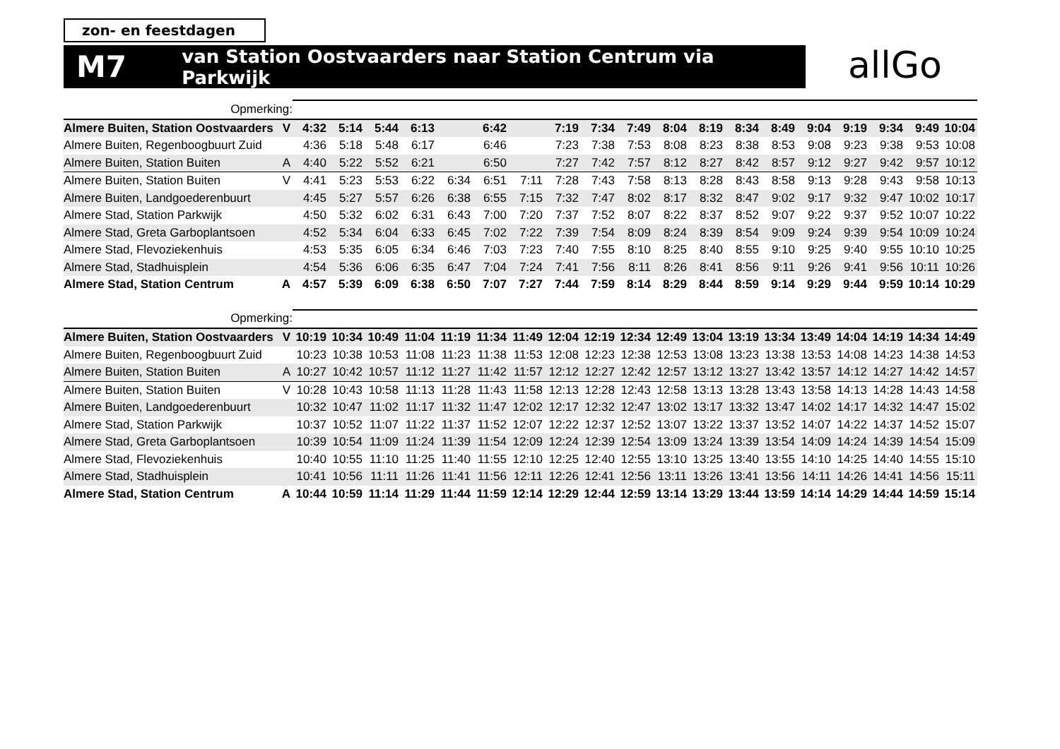zon- en feestdagen
M7 van Station Oostvaarders naar Station Centrum via Parkwijk
allGo
| Opmerking: | | | | | | | | | | | | | | | | | | | | |
| Almere Buiten, Station Oostvaarders | V | 4:32 | 5:14 | 5:44 | 6:13 | | 6:42 | | 7:19 | 7:34 | 7:49 | 8:04 | 8:19 | 8:34 | 8:49 | 9:04 | 9:19 | 9:34 | 9:49 | 10:04 |
| Almere Buiten, Regenboogbuurt Zuid | | 4:36 | 5:18 | 5:48 | 6:17 | | 6:46 | | 7:23 | 7:38 | 7:53 | 8:08 | 8:23 | 8:38 | 8:53 | 9:08 | 9:23 | 9:38 | 9:53 | 10:08 |
| Almere Buiten, Station Buiten | A | 4:40 | 5:22 | 5:52 | 6:21 | | 6:50 | | 7:27 | 7:42 | 7:57 | 8:12 | 8:27 | 8:42 | 8:57 | 9:12 | 9:27 | 9:42 | 9:57 | 10:12 |
| Almere Buiten, Station Buiten | V | 4:41 | 5:23 | 5:53 | 6:22 | 6:34 | 6:51 | 7:11 | 7:28 | 7:43 | 7:58 | 8:13 | 8:28 | 8:43 | 8:58 | 9:13 | 9:28 | 9:43 | 9:58 | 10:13 |
| Almere Buiten, Landgoederenbuurt | | 4:45 | 5:27 | 5:57 | 6:26 | 6:38 | 6:55 | 7:15 | 7:32 | 7:47 | 8:02 | 8:17 | 8:32 | 8:47 | 9:02 | 9:17 | 9:32 | 9:47 | 10:02 | 10:17 |
| Almere Stad, Station Parkwijk | | 4:50 | 5:32 | 6:02 | 6:31 | 6:43 | 7:00 | 7:20 | 7:37 | 7:52 | 8:07 | 8:22 | 8:37 | 8:52 | 9:07 | 9:22 | 9:37 | 9:52 | 10:07 | 10:22 |
| Almere Stad, Greta Garboplantsoen | | 4:52 | 5:34 | 6:04 | 6:33 | 6:45 | 7:02 | 7:22 | 7:39 | 7:54 | 8:09 | 8:24 | 8:39 | 8:54 | 9:09 | 9:24 | 9:39 | 9:54 | 10:09 | 10:24 |
| Almere Stad, Flevoziekenhuis | | 4:53 | 5:35 | 6:05 | 6:34 | 6:46 | 7:03 | 7:23 | 7:40 | 7:55 | 8:10 | 8:25 | 8:40 | 8:55 | 9:10 | 9:25 | 9:40 | 9:55 | 10:10 | 10:25 |
| Almere Stad, Stadhuisplein | | 4:54 | 5:36 | 6:06 | 6:35 | 6:47 | 7:04 | 7:24 | 7:41 | 7:56 | 8:11 | 8:26 | 8:41 | 8:56 | 9:11 | 9:26 | 9:41 | 9:56 | 10:11 | 10:26 |
| Almere Stad, Station Centrum | A | 4:57 | 5:39 | 6:09 | 6:38 | 6:50 | 7:07 | 7:27 | 7:44 | 7:59 | 8:14 | 8:29 | 8:44 | 8:59 | 9:14 | 9:29 | 9:44 | 9:59 | 10:14 | 10:29 |
| Opmerking: | | | | | | | | | | | | | | | | | | | | |
| Almere Buiten, Station Oostvaarders | V | 10:19 | 10:34 | 10:49 | 11:04 | 11:19 | 11:34 | 11:49 | 12:04 | 12:19 | 12:34 | 12:49 | 13:04 | 13:19 | 13:34 | 13:49 | 14:04 | 14:19 | 14:34 | 14:49 |
| Almere Buiten, Regenboogbuurt Zuid | | 10:23 | 10:38 | 10:53 | 11:08 | 11:23 | 11:38 | 11:53 | 12:08 | 12:23 | 12:38 | 12:53 | 13:08 | 13:23 | 13:38 | 13:53 | 14:08 | 14:23 | 14:38 | 14:53 |
| Almere Buiten, Station Buiten | A | 10:27 | 10:42 | 10:57 | 11:12 | 11:27 | 11:42 | 11:57 | 12:12 | 12:27 | 12:42 | 12:57 | 13:12 | 13:27 | 13:42 | 13:57 | 14:12 | 14:27 | 14:42 | 14:57 |
| Almere Buiten, Station Buiten | V | 10:28 | 10:43 | 10:58 | 11:13 | 11:28 | 11:43 | 11:58 | 12:13 | 12:28 | 12:43 | 12:58 | 13:13 | 13:28 | 13:43 | 13:58 | 14:13 | 14:28 | 14:43 | 14:58 |
| Almere Buiten, Landgoederenbuurt | | 10:32 | 10:47 | 11:02 | 11:17 | 11:32 | 11:47 | 12:02 | 12:17 | 12:32 | 12:47 | 13:02 | 13:17 | 13:32 | 13:47 | 14:02 | 14:17 | 14:32 | 14:47 | 15:02 |
| Almere Stad, Station Parkwijk | | 10:37 | 10:52 | 11:07 | 11:22 | 11:37 | 11:52 | 12:07 | 12:22 | 12:37 | 12:52 | 13:07 | 13:22 | 13:37 | 13:52 | 14:07 | 14:22 | 14:37 | 14:52 | 15:07 |
| Almere Stad, Greta Garboplantsoen | | 10:39 | 10:54 | 11:09 | 11:24 | 11:39 | 11:54 | 12:09 | 12:24 | 12:39 | 12:54 | 13:09 | 13:24 | 13:39 | 13:54 | 14:09 | 14:24 | 14:39 | 14:54 | 15:09 |
| Almere Stad, Flevoziekenhuis | | 10:40 | 10:55 | 11:10 | 11:25 | 11:40 | 11:55 | 12:10 | 12:25 | 12:40 | 12:55 | 13:10 | 13:25 | 13:40 | 13:55 | 14:10 | 14:25 | 14:40 | 14:55 | 15:10 |
| Almere Stad, Stadhuisplein | | 10:41 | 10:56 | 11:11 | 11:26 | 11:41 | 11:56 | 12:11 | 12:26 | 12:41 | 12:56 | 13:11 | 13:26 | 13:41 | 13:56 | 14:11 | 14:26 | 14:41 | 14:56 | 15:11 |
| Almere Stad, Station Centrum | A | 10:44 | 10:59 | 11:14 | 11:29 | 11:44 | 11:59 | 12:14 | 12:29 | 12:44 | 12:59 | 13:14 | 13:29 | 13:44 | 13:59 | 14:14 | 14:29 | 14:44 | 14:59 | 15:14 |